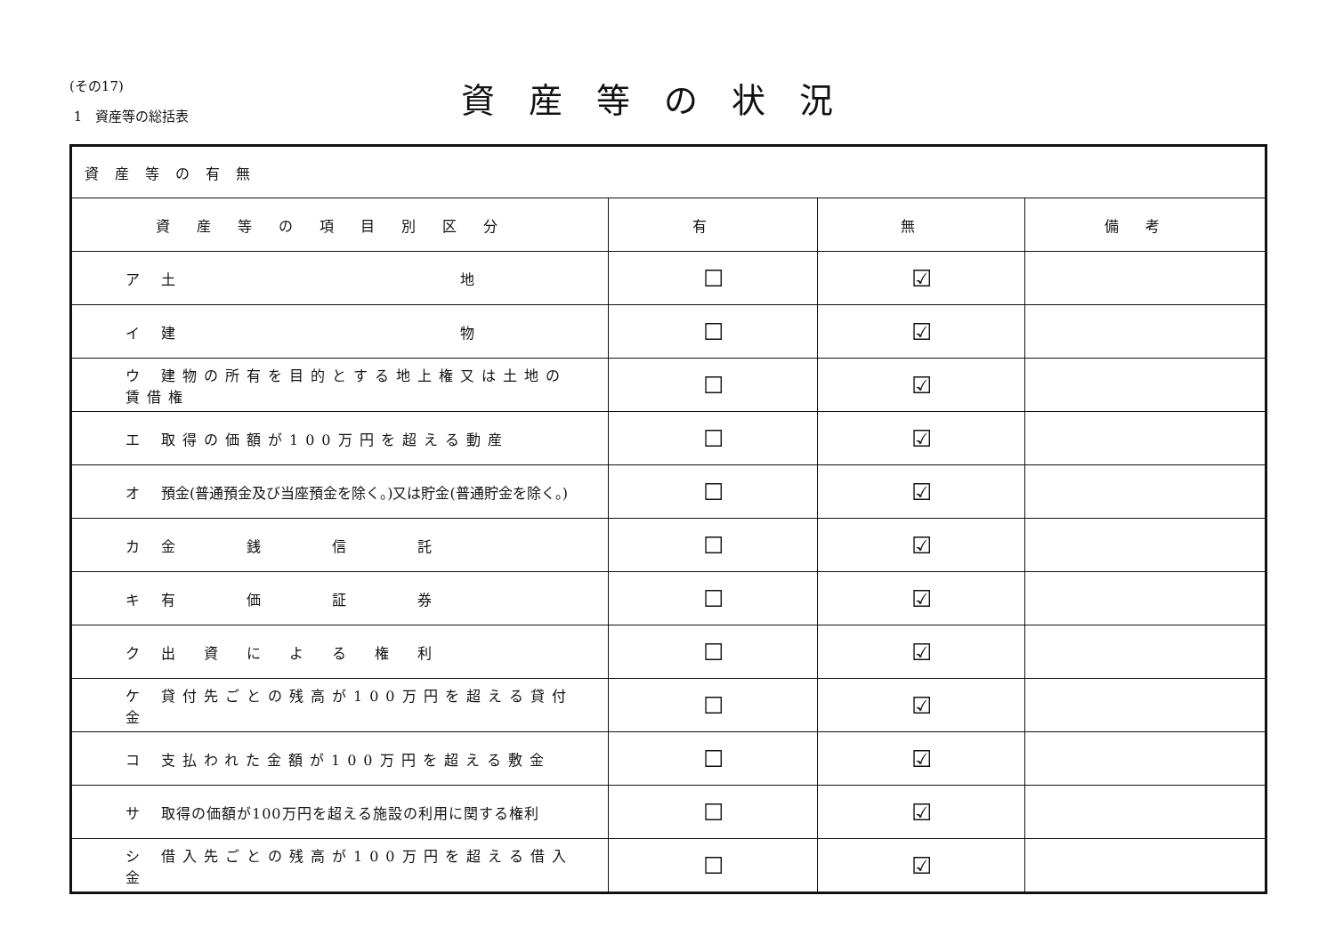(その17)
1　資産等の総括表
資産等の状況
| 資産等の有無 | | | |
| 資産等の項目別区分 | 有 | 無 | 備考 |
| ア 土 地 | ☐ | ☑ | |
| イ 建 物 | ☐ | ☑ | |
| ウ 建物の所有を目的とする地上権又は土地の賃借権 | ☐ | ☑ | |
| エ 取得の価額が100万円を超える動産 | ☐ | ☑ | |
| オ 預金(普通預金及び当座預金を除く。)又は貯金(普通貯金を除く。) | ☐ | ☑ | |
| カ 金 銭 信 託 | ☐ | ☑ | |
| キ 有 価 証 券 | ☐ | ☑ | |
| ク 出 資 に よ る 権 利 | ☐ | ☑ | |
| ケ 貸付先ごとの残高が100万円を超える貸付金 | ☐ | ☑ | |
| コ 支払われた金額が100万円を超える敷金 | ☐ | ☑ | |
| サ 取得の価額が100万円を超える施設の利用に関する権利 | ☐ | ☑ | |
| シ 借入先ごとの残高が100万円を超える借入金 | ☐ | ☑ | |